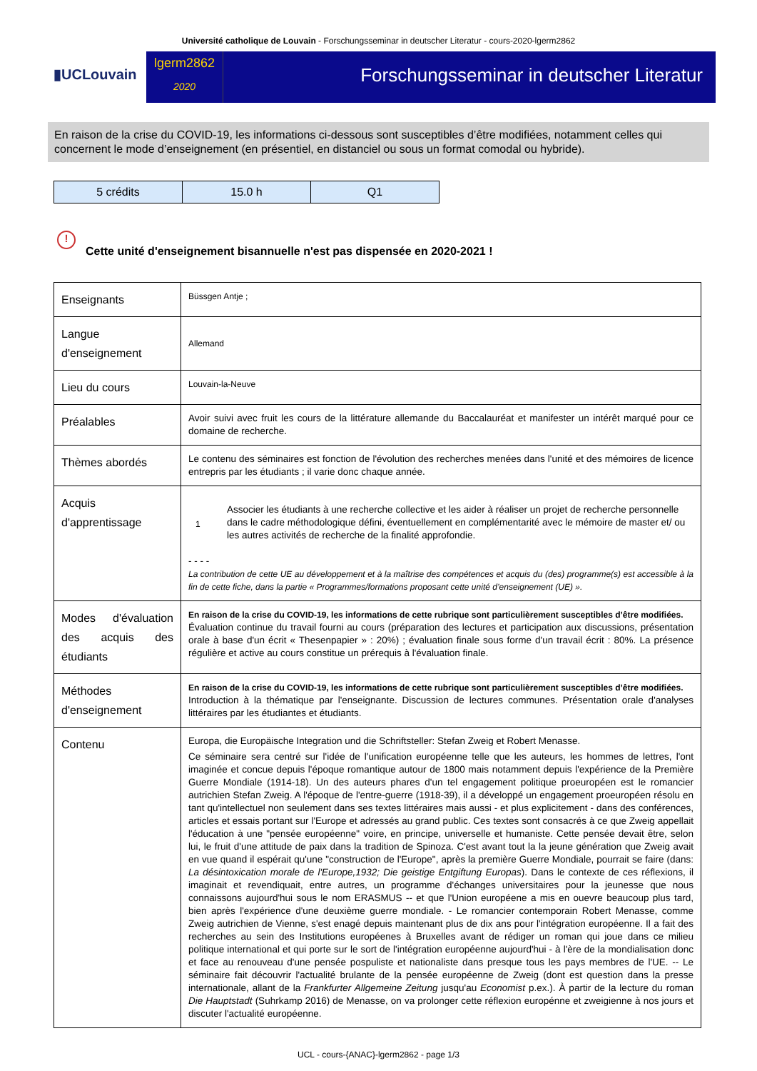Université catholique de Louvain - Forschungsseminar in deutscher Literatur - cours-2020-lgerm2862
▮UCLouvain
lgerm2862
2020
Forschungsseminar in deutscher Literatur
En raison de la crise du COVID-19, les informations ci-dessous sont susceptibles d’être modifiées, notamment celles qui concernent le mode d’enseignement (en présentiel, en distanciel ou sous un format comodal ou hybride).
| 5 crédits | 15.0 h | Q1 |
!
Cette unité d'enseignement bisannuelle n'est pas dispensée en 2020-2021 !
| Enseignants | Büssgen Antje ; |
| Langue d'enseignement | Allemand |
| Lieu du cours | Louvain-la-Neuve |
| Préalables | Avoir suivi avec fruit les cours de la littérature allemande du Baccalauréat et manifester un intérêt marqué pour ce domaine de recherche. |
| Thèmes abordés | Le contenu des séminaires est fonction de l'évolution des recherches menées dans l'unité et des mémoires de licence entrepris par les étudiants ; il varie donc chaque année. |
| Acquis d'apprentissage | 1 Associer les étudiants à une recherche collective et les aider à réaliser un projet de recherche personnelle dans le cadre méthodologique défini, éventuellement en complémentarité avec le mémoire de master et/ ou les autres activités de recherche de la finalité approfondie. - - - - La contribution de cette UE au développement et à la maîtrise des compétences et acquis du (des) programme(s) est accessible à la fin de cette fiche, dans la partie « Programmes/formations proposant cette unité d’enseignement (UE) ». |
| Modes d'évaluation des acquis des étudiants | En raison de la crise du COVID-19, les informations de cette rubrique sont particulièrement susceptibles d’être modifiées. Évaluation continue du travail fourni au cours (préparation des lectures et participation aux discussions, présentation orale à base d'un écrit « Thesenpapier » : 20%) ; évaluation finale sous forme d'un travail écrit : 80%. La présence régulière et active au cours constitue un prérequis à l'évaluation finale. |
| Méthodes d'enseignement | En raison de la crise du COVID-19, les informations de cette rubrique sont particulièrement susceptibles d’être modifiées. Introduction à la thématique par l'enseignante. Discussion de lectures communes. Présentation orale d'analyses littéraires par les étudiantes et étudiants. |
| Contenu | Europa, die Europäische Integration und die Schriftsteller: Stefan Zweig et Robert Menasse. Ce séminaire sera centré sur l'idée de l'unification européenne telle que les auteurs, les hommes de lettres, l'ont imaginée et concue depuis l'époque romantique autour de 1800 mais notamment depuis l'expérience de la Première Guerre Mondiale (1914-18). Un des auteurs phares d'un tel engagement politique proeuropéen est le romancier autrichien Stefan Zweig. A l'époque de l'entre-guerre (1918-39), il a développé un engagement proeuropéen résolu en tant qu'intellectuel non seulement dans ses textes littéraires mais aussi - et plus explicitement - dans des conférences, articles et essais portant sur l'Europe et adressés au grand public. Ces textes sont consacrés à ce que Zweig appellait l'éducation à une "pensée européenne" voire, en principe, universelle et humaniste. Cette pensée devait être, selon lui, le fruit d'une attitude de paix dans la tradition de Spinoza. C'est avant tout la la jeune génération que Zweig avait en vue quand il espérait qu'une "construction de l'Europe", après la première Guerre Mondiale, pourrait se faire (dans: La désintoxication morale de l'Europe,1932; Die geistige Entgiftung Europas ). Dans le contexte de ces réflexions, il imaginait et revendiquait, entre autres, un programme d'échanges universitaires pour la jeunesse que nous connaissons aujourd'hui sous le nom ERASMUS -- et que l'Union européene a mis en ouevre beaucoup plus tard, bien après l'expérience d'une deuxième guerre mondiale. - Le romancier contemporain Robert Menasse, comme Zweig autrichien de Vienne, s'est enagé depuis maintenant plus de dix ans pour l'intégration européenne. Il a fait des recherches au sein des Institutions européenes à Bruxelles avant de rédiger un roman qui joue dans ce milieu politique international et qui porte sur le sort de l'intégration européenne aujourd'hui - à l'ère de la mondialisation donc et face au renouveau d'une pensée pospuliste et nationaliste dans presque tous les pays membres de l'UE. -- Le séminaire fait découvrir l'actualité brulante de la pensée européenne de Zweig (dont est question dans la presse internationale, allant de la Frankfurter Allgemeine Zeitung jusqu'au Economist p.ex.). À partir de la lecture du roman Die Hauptstadt (Suhrkamp 2016) de Menasse, on va prolonger cette réflexion europénne et zweigienne à nos jours et discuter l'actualité européenne. |
UCL - cours-{ANAC}-lgerm2862 - page 1/3